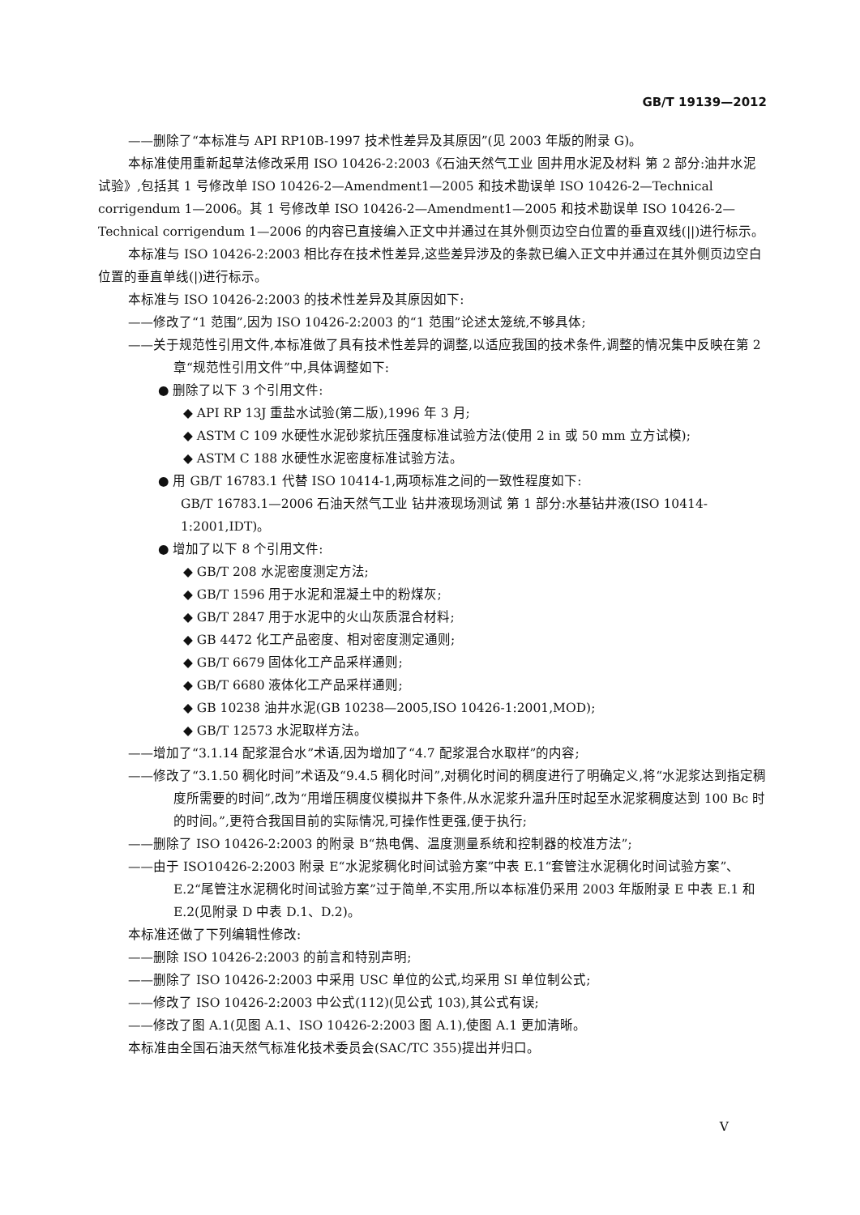GB/T 19139—2012
——删除了“本标准与 API RP10B-1997 技术性差异及其原因”(见 2003 年版的附录 G)。
本标准使用重新起草法修改采用 ISO 10426-2:2003《石油天然气工业 固井用水泥及材料 第 2 部分:油井水泥试验》,包括其 1 号修改单 ISO 10426-2—Amendment1—2005 和技术勘误单 ISO 10426-2—Technical corrigendum 1—2006。其 1 号修改单 ISO 10426-2—Amendment1—2005 和技术勘误单 ISO 10426-2—Technical corrigendum 1—2006 的内容已直接编入正文中并通过在其外侧页边空白位置的垂直双线(||)进行标示。
本标准与 ISO 10426-2:2003 相比存在技术性差异,这些差异涉及的条款已编入正文中并通过在其外侧页边空白位置的垂直单线(|)进行标示。
本标准与 ISO 10426-2:2003 的技术性差异及其原因如下:
——修改了“1 范围”,因为 ISO 10426-2:2003 的“1 范围”论述太笼统,不够具体;
——关于规范性引用文件,本标准做了具有技术性差异的调整,以适应我国的技术条件,调整的情况集中反映在第 2 章“规范性引用文件”中,具体调整如下:
● 删除了以下 3 个引用文件:
◆ API RP 13J 重盐水试验(第二版),1996 年 3 月;
◆ ASTM C 109 水硬性水泥砂浆抗压强度标准试验方法(使用 2 in 或 50 mm 立方试模);
◆ ASTM C 188 水硬性水泥密度标准试验方法。
● 用 GB/T 16783.1 代替 ISO 10414-1,两项标准之间的一致性程度如下:
GB/T 16783.1—2006 石油天然气工业 钻井液现场测试 第 1 部分:水基钻井液(ISO 10414-1:2001,IDT)。
● 增加了以下 8 个引用文件:
◆ GB/T 208 水泥密度测定方法;
◆ GB/T 1596 用于水泥和混凝土中的粉煤灰;
◆ GB/T 2847 用于水泥中的火山灰质混合材料;
◆ GB 4472 化工产品密度、相对密度测定通则;
◆ GB/T 6679 固体化工产品采样通则;
◆ GB/T 6680 液体化工产品采样通则;
◆ GB 10238 油井水泥(GB 10238—2005,ISO 10426-1:2001,MOD);
◆ GB/T 12573 水泥取样方法。
——增加了“3.1.14 配浆混合水”术语,因为增加了“4.7 配浆混合水取样”的内容;
——修改了“3.1.50 稠化时间”术语及“9.4.5 稠化时间”,对稠化时间的稠度进行了明确定义,将“水泥浆达到指定稠度所需要的时间”,改为“用增压稠度仪模拟井下条件,从水泥浆升温升压时起至水泥浆稠度达到 100 Bc 时的时间。”,更符合我国目前的实际情况,可操作性更强,便于执行;
——删除了 ISO 10426-2:2003 的附录 B“热电偶、温度测量系统和控制器的校准方法”;
——由于 ISO10426-2:2003 附录 E“水泥浆稠化时间试验方案”中表 E.1“套管注水泥稠化时间试验方案”、E.2“尾管注水泥稠化时间试验方案”过于简单,不实用,所以本标准仍采用 2003 年版附录 E 中表 E.1 和 E.2(见附录 D 中表 D.1、D.2)。
本标准还做了下列编辑性修改:
——删除 ISO 10426-2:2003 的前言和特别声明;
——删除了 ISO 10426-2:2003 中采用 USC 单位的公式,均采用 SI 单位制公式;
——修改了 ISO 10426-2:2003 中公式(112)(见公式 103),其公式有误;
——修改了图 A.1(见图 A.1、ISO 10426-2:2003 图 A.1),使图 A.1 更加清晰。
本标准由全国石油天然气标准化技术委员会(SAC/TC 355)提出并归口。
V